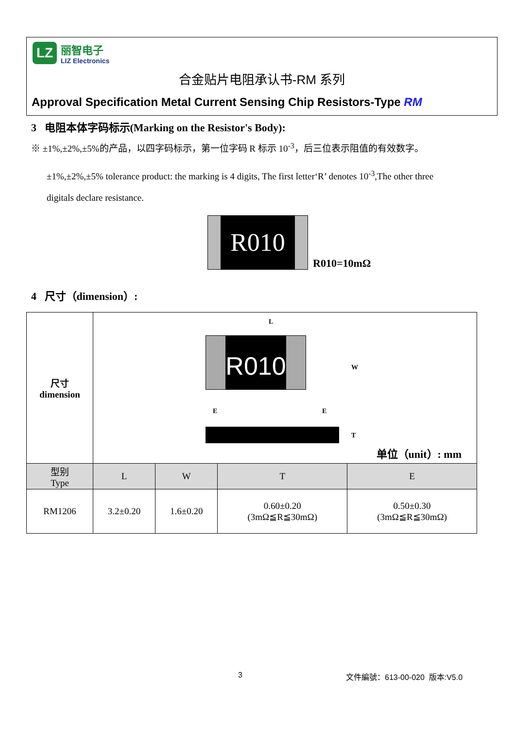LZ
丽智电子
LIZ Electronics
合金贴片电阻承认书-RM 系列
Approval Specification Metal Current Sensing Chip Resistors-Type RM
3 电阻本体字码标示(Marking on the Resistor's Body):
※ ±1%,±2%,±5%的产品，以四字码标示，第一位字码 R 标示 10<sup>-3</sup>，后三位表示阻值的有效数字。
±1%,±2%,±5% tolerance product: the marking is 4 digits, The first letter‘R’ denotes 10<sup>-3</sup>,The other three
digitals declare resistance.
R010
R010=10mΩ
4 尺寸（dimension）:
| 尺寸 dimension | L R010 W E E T 单位（unit）: mm | | | |
| 型别 Type | L | W | T | E |
| RM1206 | 3.2±0.20 | 1.6±0.20 | 0.60±0.20 (3mΩ≦R≦30mΩ) | 0.50±0.30 (3mΩ≦R≦30mΩ) |
3 文件編號：613-00-020 版本:V5.0